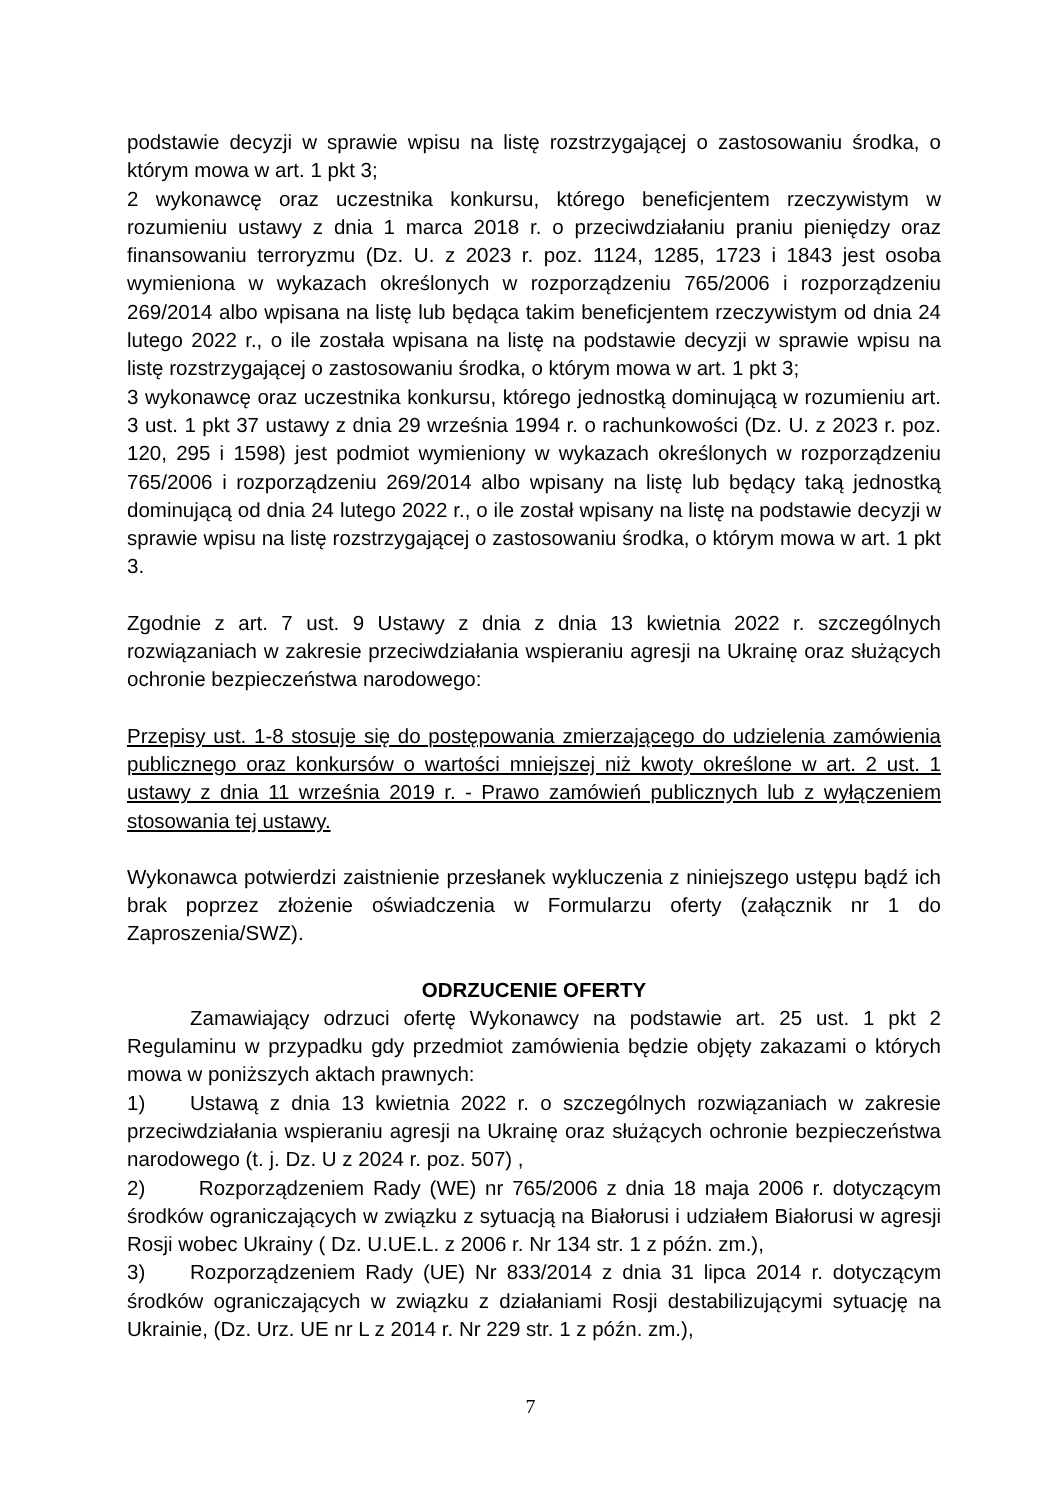podstawie decyzji w sprawie wpisu na listę rozstrzygającej o zastosowaniu środka, o którym mowa w art. 1 pkt 3;
2 wykonawcę oraz uczestnika konkursu, którego beneficjentem rzeczywistym w rozumieniu ustawy z dnia 1 marca 2018 r. o przeciwdziałaniu praniu pieniędzy oraz finansowaniu terroryzmu (Dz. U. z 2023 r. poz. 1124, 1285, 1723 i 1843 jest osoba wymieniona w wykazach określonych w rozporządzeniu 765/2006 i rozporządzeniu 269/2014 albo wpisana na listę lub będąca takim beneficjentem rzeczywistym od dnia 24 lutego 2022 r., o ile została wpisana na listę na podstawie decyzji w sprawie wpisu na listę rozstrzygającej o zastosowaniu środka, o którym mowa w art. 1 pkt 3;
3 wykonawcę oraz uczestnika konkursu, którego jednostką dominującą w rozumieniu art. 3 ust. 1 pkt 37 ustawy z dnia 29 września 1994 r. o rachunkowości (Dz. U. z 2023 r. poz. 120, 295 i 1598) jest podmiot wymieniony w wykazach określonych w rozporządzeniu 765/2006 i rozporządzeniu 269/2014 albo wpisany na listę lub będący taką jednostką dominującą od dnia 24 lutego 2022 r., o ile został wpisany na listę na podstawie decyzji w sprawie wpisu na listę rozstrzygającej o zastosowaniu środka, o którym mowa w art. 1 pkt 3.
Zgodnie z art. 7 ust. 9 Ustawy z dnia z dnia 13 kwietnia 2022 r. szczególnych rozwiązaniach w zakresie przeciwdziałania wspieraniu agresji na Ukrainę oraz służących ochronie bezpieczeństwa narodowego:
Przepisy ust. 1-8 stosuje się do postępowania zmierzającego do udzielenia zamówienia publicznego oraz konkursów o wartości mniejszej niż kwoty określone w art. 2 ust. 1 ustawy z dnia 11 września 2019 r. - Prawo zamówień publicznych lub z wyłączeniem stosowania tej ustawy.
Wykonawca potwierdzi zaistnienie przesłanek wykluczenia z niniejszego ustępu bądź ich brak poprzez złożenie oświadczenia w Formularzu oferty (załącznik nr 1 do Zaproszenia/SWZ).
ODRZUCENIE OFERTY
Zamawiający odrzuci ofertę Wykonawcy na podstawie art. 25 ust. 1 pkt 2 Regulaminu w przypadku gdy przedmiot zamówienia będzie objęty zakazami o których mowa w poniższych aktach prawnych:
1) Ustawą z dnia 13 kwietnia 2022 r. o szczególnych rozwiązaniach w zakresie przeciwdziałania wspieraniu agresji na Ukrainę oraz służących ochronie bezpieczeństwa narodowego (t. j. Dz. U z 2024 r. poz. 507) ,
2) Rozporządzeniem Rady (WE) nr 765/2006 z dnia 18 maja 2006 r. dotyczącym środków ograniczających w związku z sytuacją na Białorusi i udziałem Białorusi w agresji Rosji wobec Ukrainy ( Dz. U.UE.L. z 2006 r. Nr 134 str. 1 z późn. zm.),
3) Rozporządzeniem Rady (UE) Nr 833/2014 z dnia 31 lipca 2014 r. dotyczącym środków ograniczających w związku z działaniami Rosji destabilizującymi sytuację na Ukrainie, (Dz. Urz. UE nr L z 2014 r. Nr 229 str. 1 z późn. zm.),
7